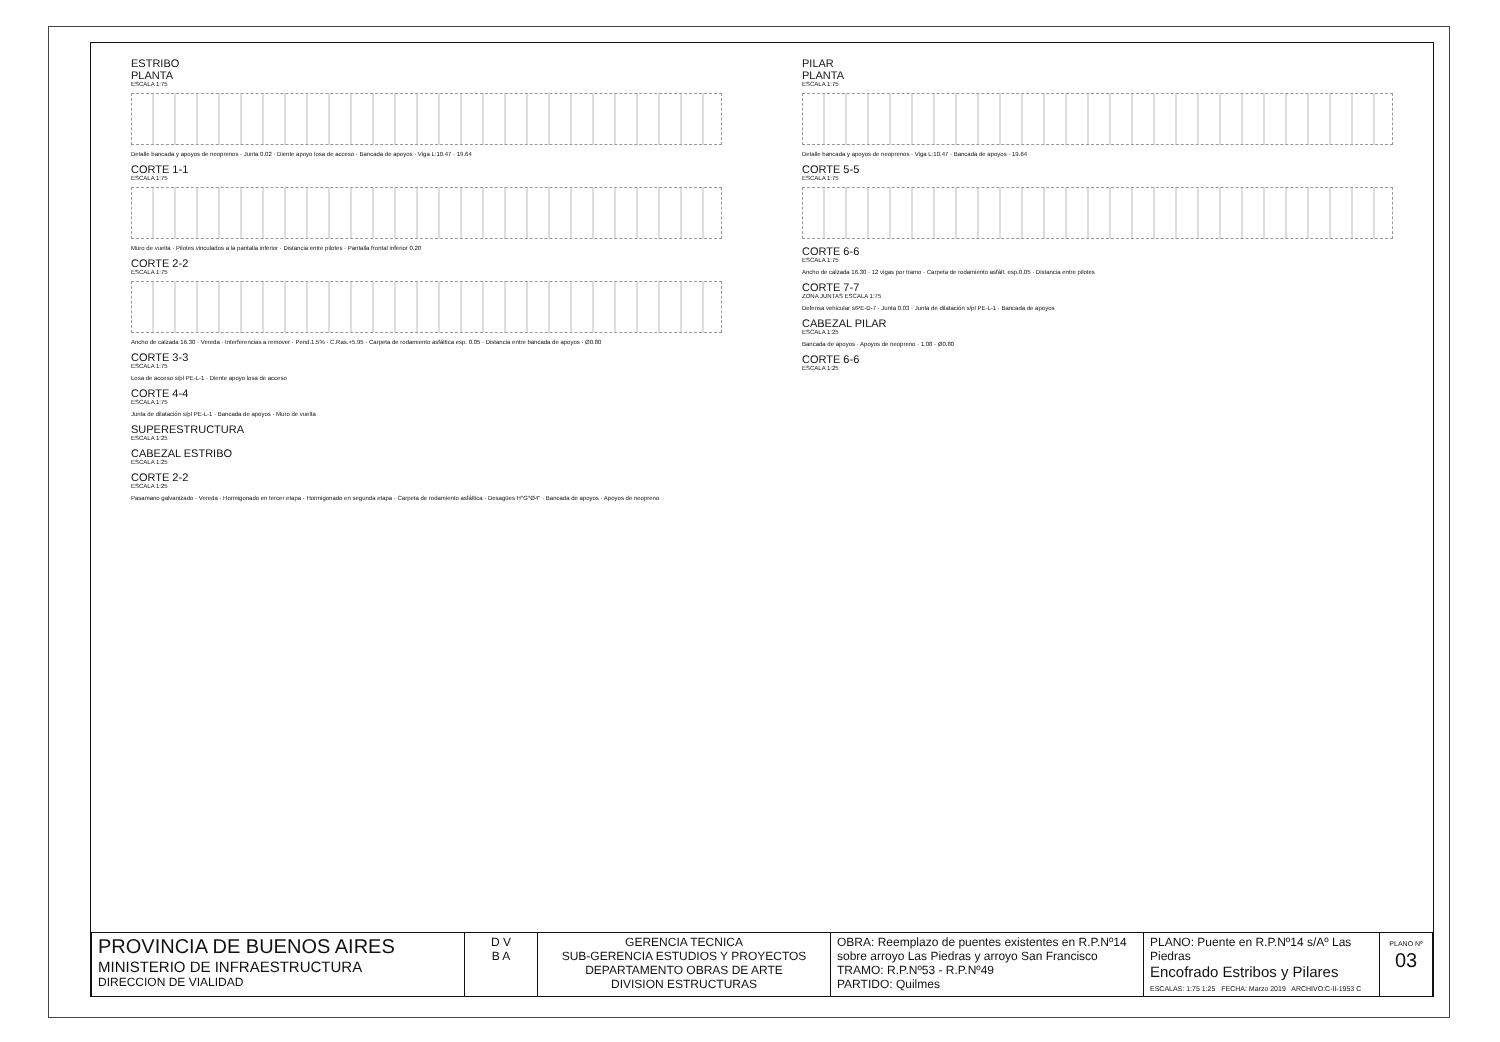ESTRIBO
PLANTA
ESCALA 1:75
Detalle bancada y apoyos de neoprenos · Junta 0.02 · Diente apoyo losa de acceso · Bancada de apoyos · Viga L:10.47 · 19.64
CORTE 1-1
ESCALA 1:75
Muro de vuelta · Pilotes vinculados a la pantalla inferior · Distancia entre pilotes · Pantalla frontal inferior 0.20
CORTE 2-2
ESCALA 1:75
Ancho de calzada 16.30 · Vereda · Interferencias a remover · Pend.1.5% · C.Ras.+5.95 · Carpeta de rodamiento asfáltica esp. 0.05 · Distancia entre bancada de apoyos · Ø0.80
CORTE 3-3
ESCALA 1:75
Losa de acceso s/pl PE-L-1 · Diente apoyo losa de acceso
CORTE 4-4
ESCALA 1:75
Junta de dilatación s/pl PE-L-1 · Bancada de apoyos · Muro de vuelta
SUPERESTRUCTURA
ESCALA 1:25
CABEZAL ESTRIBO
ESCALA 1:25
CORTE 2-2
ESCALA 1:25
Pasamano galvanizado · Vereda · Hormigonado en tercer etapa · Hormigonado en segunda etapa · Carpeta de rodamiento asfáltica · Desagües H°G°Ø4" · Bancada de apoyos · Apoyos de neopreno
PILAR
PLANTA
ESCALA 1:75
Detalle bancada y apoyos de neoprenos · Viga L:10.47 · Bancada de apoyos · 19.64
CORTE 5-5
ESCALA 1:75
CORTE 6-6
ESCALA 1:75
Ancho de calzada 16.30 · 12 vigas por tramo · Carpeta de rodamiento asfált. esp.0.05 · Distancia entre pilotes
CORTE 7-7
ZONA JUNTAS ESCALA 1:75
Defensa vehicular s/PE-D-7 · Junta 0.03 · Junta de dilatación s/pl PE-L-1 · Bancada de apoyos
CABEZAL PILAR
ESCALA 1:25
Bancada de apoyos · Apoyos de neopreno · 1.08 · Ø0.80
CORTE 6-6
ESCALA 1:25
| PROVINCIA DE BUENOS AIRES MINISTERIO DE INFRAESTRUCTURA DIRECCION DE VIALIDAD | D V B A | GERENCIA TECNICA SUB-GERENCIA ESTUDIOS Y PROYECTOS DEPARTAMENTO OBRAS DE ARTE DIVISION ESTRUCTURAS | OBRA: Reemplazo de puentes existentes en R.P.Nº14 sobre arroyo Las Piedras y arroyo San Francisco TRAMO: R.P.Nº53 - R.P.Nº49 PARTIDO: Quilmes | PLANO: Puente en R.P.Nº14 s/Aº Las Piedras Encofrado Estribos y Pilares ESCALAS: 1:75 1:25 FECHA: Marzo 2019 ARCHIVO:C-II-1953 C | PLANO Nº 03 |